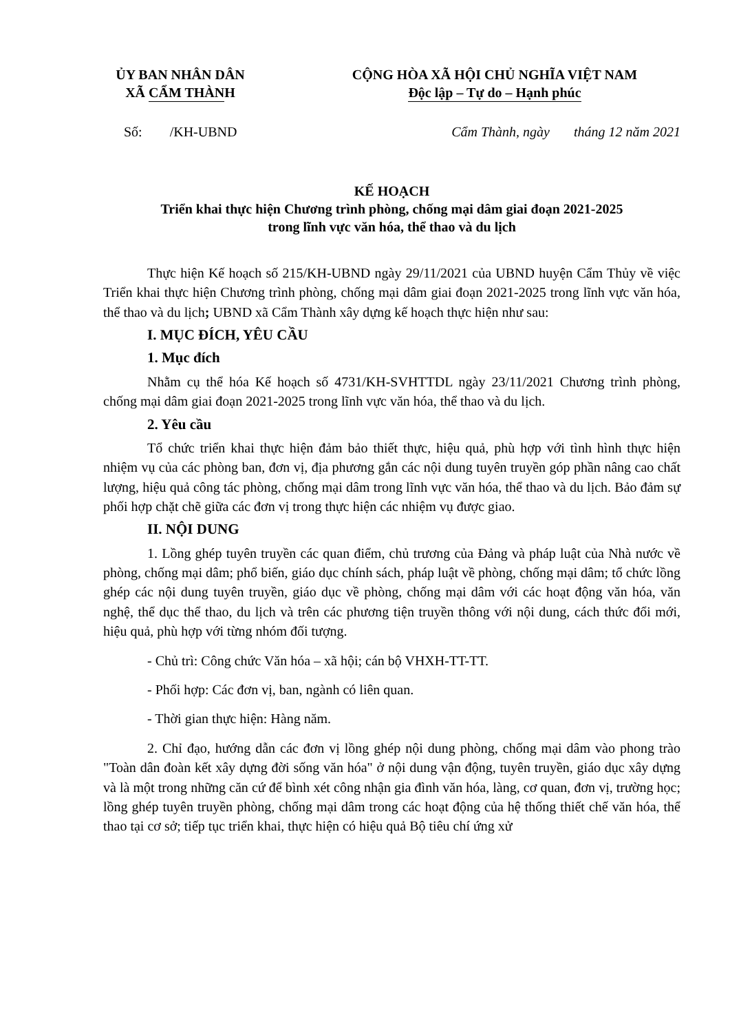ỦY BAN NHÂN DÂN
XÃ CẨM THÀNH
CỘNG HÒA XÃ HỘI CHỦ NGHĨA VIỆT NAM
Độc lập – Tự do – Hạnh phúc
Số: /KH-UBND Cẩm Thành, ngày tháng 12 năm 2021
KẾ HOẠCH
Triển khai thực hiện Chương trình phòng, chống mại dâm giai đoạn 2021-2025
trong lĩnh vực văn hóa, thể thao và du lịch
Thực hiện Kế hoạch số 215/KH-UBND ngày 29/11/2021 của UBND huyện Cẩm Thủy về việc Triển khai thực hiện Chương trình phòng, chống mại dâm giai đoạn 2021-2025 trong lĩnh vực văn hóa, thể thao và du lịch; UBND xã Cẩm Thành xây dựng kế hoạch thực hiện như sau:
I. MỤC ĐÍCH, YÊU CẦU
1. Mục đích
Nhằm cụ thể hóa Kế hoạch số 4731/KH-SVHTTDL ngày 23/11/2021 Chương trình phòng, chống mại dâm giai đoạn 2021-2025 trong lĩnh vực văn hóa, thể thao và du lịch.
2. Yêu cầu
Tổ chức triển khai thực hiện đảm bảo thiết thực, hiệu quả, phù hợp với tình hình thực hiện nhiệm vụ của các phòng ban, đơn vị, địa phương gắn các nội dung tuyên truyền góp phần nâng cao chất lượng, hiệu quả công tác phòng, chống mại dâm trong lĩnh vực văn hóa, thể thao và du lịch. Bảo đảm sự phối hợp chặt chẽ giữa các đơn vị trong thực hiện các nhiệm vụ được giao.
II. NỘI DUNG
1. Lồng ghép tuyên truyền các quan điểm, chủ trương của Đảng và pháp luật của Nhà nước về phòng, chống mại dâm; phổ biến, giáo dục chính sách, pháp luật về phòng, chống mại dâm; tổ chức lồng ghép các nội dung tuyên truyền, giáo dục về phòng, chống mại dâm với các hoạt động văn hóa, văn nghệ, thể dục thể thao, du lịch và trên các phương tiện truyền thông với nội dung, cách thức đổi mới, hiệu quả, phù hợp với từng nhóm đối tượng.
- Chủ trì: Công chức Văn hóa – xã hội; cán bộ VHXH-TT-TT.
- Phối hợp: Các đơn vị, ban, ngành có liên quan.
- Thời gian thực hiện: Hàng năm.
2. Chỉ đạo, hướng dẫn các đơn vị lồng ghép nội dung phòng, chống mại dâm vào phong trào "Toàn dân đoàn kết xây dựng đời sống văn hóa" ở nội dung vận động, tuyên truyền, giáo dục xây dựng và là một trong những căn cứ để bình xét công nhận gia đình văn hóa, làng, cơ quan, đơn vị, trường học; lồng ghép tuyên truyền phòng, chống mại dâm trong các hoạt động của hệ thống thiết chế văn hóa, thể thao tại cơ sở; tiếp tục triển khai, thực hiện có hiệu quả Bộ tiêu chí ứng xử